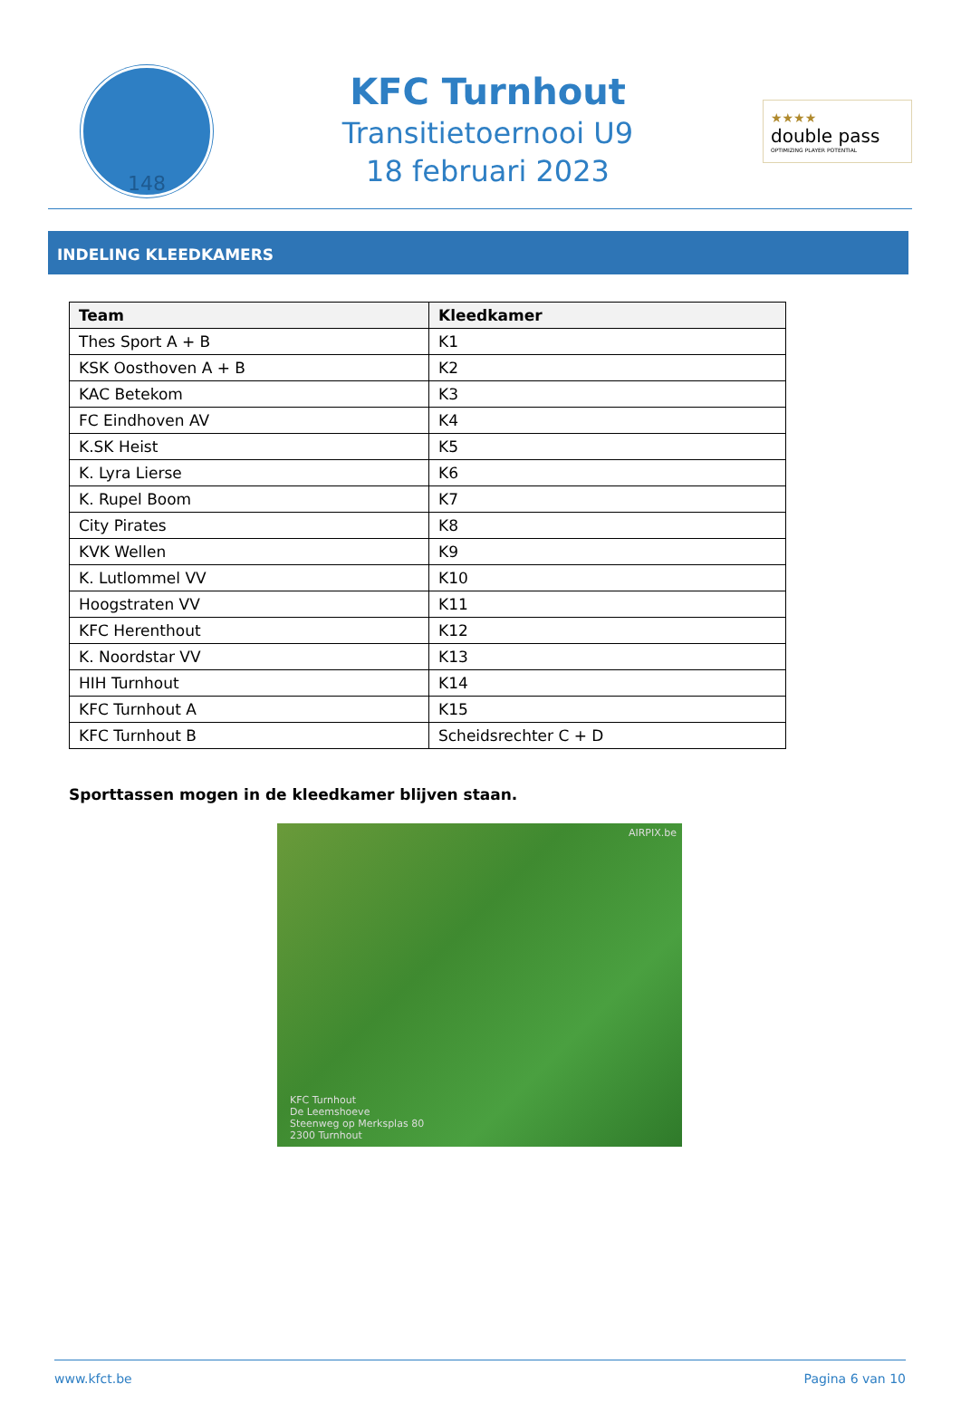148
KFC Turnhout
Transitietoernooi U9
18 februari 2023
★★★★
double pass
OPTIMIZING PLAYER POTENTIAL
INDELING KLEEDKAMERS
| Team | Kleedkamer |
| --- | --- |
| Thes Sport A + B | K1 |
| KSK Oosthoven A + B | K2 |
| KAC Betekom | K3 |
| FC Eindhoven AV | K4 |
| K.SK Heist | K5 |
| K. Lyra Lierse | K6 |
| K. Rupel Boom | K7 |
| City Pirates | K8 |
| KVK Wellen | K9 |
| K. Lutlommel VV | K10 |
| Hoogstraten VV | K11 |
| KFC Herenthout | K12 |
| K. Noordstar VV | K13 |
| HIH Turnhout | K14 |
| KFC Turnhout A | K15 |
| KFC Turnhout B | Scheidsrechter C + D |
Sporttassen mogen in de kleedkamer blijven staan.
AIRPIX.be
KFC Turnhout
De Leemshoeve
Steenweg op Merksplas 80
2300 Turnhout
www.kfct.be Pagina 6 van 10